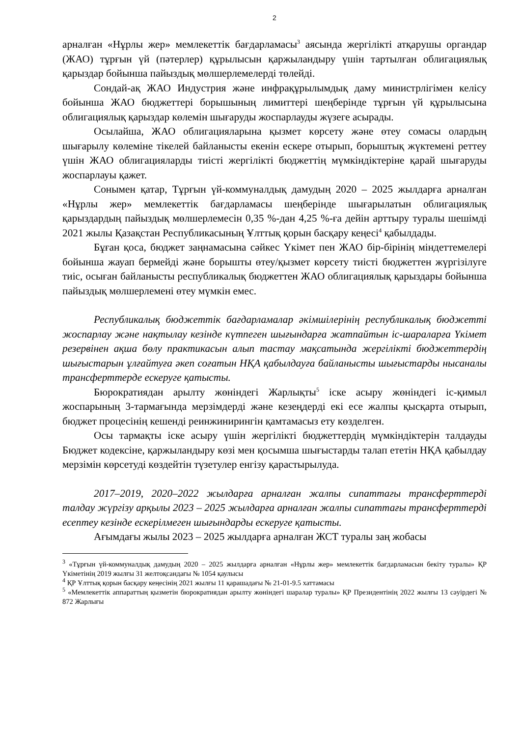2
арналған «Нұрлы жер» мемлекеттік бағдарламасы<sup>3</sup> аясында жергілікті атқарушы органдар (ЖАО) тұрғын үй (пәтерлер) құрылысын қаржыландыру үшін тартылған облигациялық қарыздар бойынша пайыздық мөлшерлемелерді төлейді.
Сондай-ақ ЖАО Индустрия және инфрақұрылымдық даму министрлігімен келісу бойынша ЖАО бюджеттері борышының лимиттері шеңберінде тұрғын үй құрылысына облигациялық қарыздар көлемін шығаруды жоспарлауды жүзеге асырады.
Осылайша, ЖАО облигацияларына қызмет көрсету және өтеу сомасы олардың шығарылу көлеміне тікелей байланысты екенін ескере отырып, борыштық жүктемені реттеу үшін ЖАО облигацияларды тиісті жергілікті бюджеттің мүмкіндіктеріне қарай шығаруды жоспарлауы қажет.
Сонымен қатар, Тұрғын үй-коммуналдық дамудың 2020 – 2025 жылдарға арналған «Нұрлы жер» мемлекеттік бағдарламасы шеңберінде шығарылатын облигациялық қарыздардың пайыздық мөлшерлемесін 0,35 %-дан 4,25 %-ға дейін арттыру туралы шешімді 2021 жылы Қазақстан Республикасының Ұлттық қорын басқару кеңесі<sup>4</sup> қабылдады.
Бұған қоса, бюджет заңнамасына сәйкес Үкімет пен ЖАО бір-бірінің міндеттемелері бойынша жауап бермейді және борышты өтеу/қызмет көрсету тиісті бюджеттен жүргізілуге тиіс, осыған байланысты республикалық бюджеттен ЖАО облигациялық қарыздары бойынша пайыздық мөлшерлемені өтеу мүмкін емес.
Республикалық бюджеттік бағдарламалар әкімшілерінің республикалық бюджетті жоспарлау және нақтылау кезінде күтпеген шығындарға жатпайтын іс-шараларға Үкімет резервінен ақша бөлу практикасын алып тастау мақсатында жергілікті бюджеттердің шығыстарын ұлғайтуға әкеп соғатын НҚА қабылдауға байланысты шығыстарды нысаналы трансферттерде ескеруге қатысты.
Бюрократиядан арылту жөніндегі Жарлықты<sup>5</sup> іске асыру жөніндегі іс-қимыл жоспарының 3-тармағында мерзімдерді және кезеңдерді екі есе жалпы қысқарта отырып, бюджет процесінің кешенді реинжинирингін қамтамасыз ету көзделген.
Осы тармақты іске асыру үшін жергілікті бюджеттердің мүмкіндіктерін талдауды Бюджет кодексіне, қаржыландыру көзі мен қосымша шығыстарды талап ететін НҚА қабылдау мерзімін көрсетуді көздейтін түзетулер енгізу қарастырылуда.
2017–2019, 2020–2022 жылдарға арналған жалпы сипаттағы трансферттерді талдау жүргізу арқылы 2023 – 2025 жылдарға арналған жалпы сипаттағы трансферттерді есептеу кезінде ескерілмеген шығындарды ескеруге қатысты.
Ағымдағы жылы 2023 – 2025 жылдарға арналған ЖСТ туралы заң жобасы
<sup>3</sup> «Тұрғын үй-коммуналдық дамудың 2020 – 2025 жылдарға арналған «Нұрлы жер» мемлекеттік бағдарламасын бекіту туралы» ҚР Үкіметінің 2019 жылғы 31 желтоқсандағы № 1054 қаулысы
<sup>4</sup> ҚР Ұлттық қорын басқару кеңесінің 2021 жылғы 11 қарашадағы № 21-01-9.5 хаттамасы
<sup>5</sup> «Мемлекеттік аппараттың қызметін бюрократиядан арылту жөніндегі шаралар туралы» ҚР Президентінің 2022 жылғы 13 сәуірдегі № 872 Жарлығы